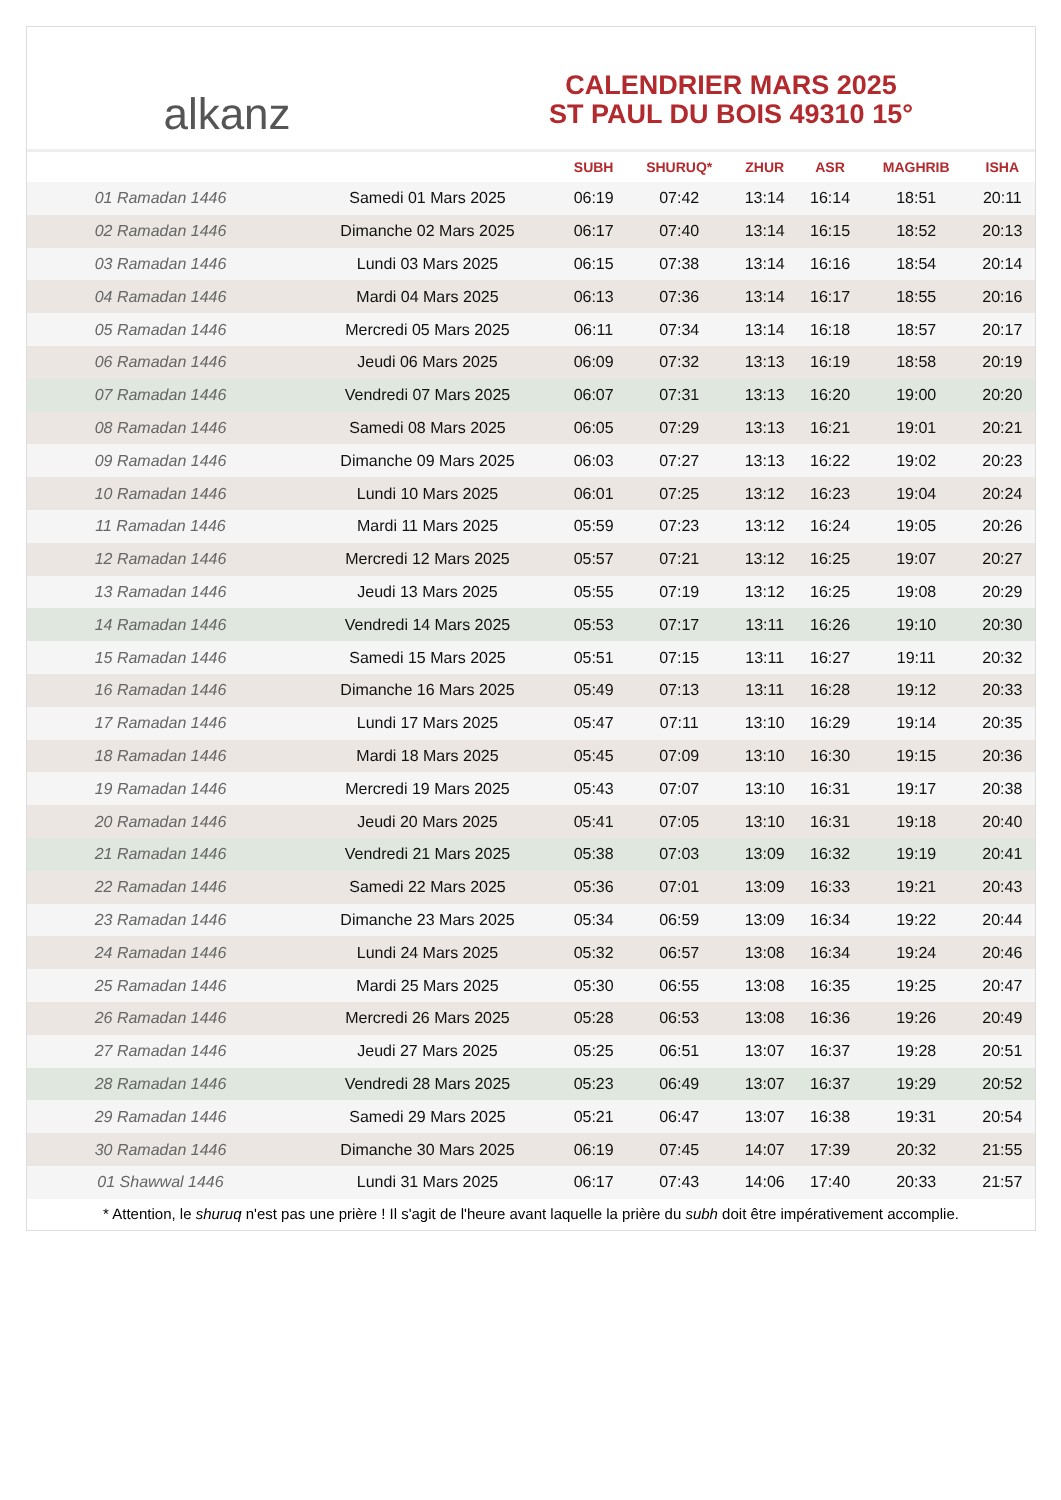alkanz
CALENDRIER MARS 2025
ST PAUL DU BOIS 49310 15°
| | | SUBH | SHURUQ* | ZHUR | ASR | MAGHRIB | ISHA |
| --- | --- | --- | --- | --- | --- | --- | --- |
| 01 Ramadan 1446 | Samedi 01 Mars 2025 | 06:19 | 07:42 | 13:14 | 16:14 | 18:51 | 20:11 |
| 02 Ramadan 1446 | Dimanche 02 Mars 2025 | 06:17 | 07:40 | 13:14 | 16:15 | 18:52 | 20:13 |
| 03 Ramadan 1446 | Lundi 03 Mars 2025 | 06:15 | 07:38 | 13:14 | 16:16 | 18:54 | 20:14 |
| 04 Ramadan 1446 | Mardi 04 Mars 2025 | 06:13 | 07:36 | 13:14 | 16:17 | 18:55 | 20:16 |
| 05 Ramadan 1446 | Mercredi 05 Mars 2025 | 06:11 | 07:34 | 13:14 | 16:18 | 18:57 | 20:17 |
| 06 Ramadan 1446 | Jeudi 06 Mars 2025 | 06:09 | 07:32 | 13:13 | 16:19 | 18:58 | 20:19 |
| 07 Ramadan 1446 | Vendredi 07 Mars 2025 | 06:07 | 07:31 | 13:13 | 16:20 | 19:00 | 20:20 |
| 08 Ramadan 1446 | Samedi 08 Mars 2025 | 06:05 | 07:29 | 13:13 | 16:21 | 19:01 | 20:21 |
| 09 Ramadan 1446 | Dimanche 09 Mars 2025 | 06:03 | 07:27 | 13:13 | 16:22 | 19:02 | 20:23 |
| 10 Ramadan 1446 | Lundi 10 Mars 2025 | 06:01 | 07:25 | 13:12 | 16:23 | 19:04 | 20:24 |
| 11 Ramadan 1446 | Mardi 11 Mars 2025 | 05:59 | 07:23 | 13:12 | 16:24 | 19:05 | 20:26 |
| 12 Ramadan 1446 | Mercredi 12 Mars 2025 | 05:57 | 07:21 | 13:12 | 16:25 | 19:07 | 20:27 |
| 13 Ramadan 1446 | Jeudi 13 Mars 2025 | 05:55 | 07:19 | 13:12 | 16:25 | 19:08 | 20:29 |
| 14 Ramadan 1446 | Vendredi 14 Mars 2025 | 05:53 | 07:17 | 13:11 | 16:26 | 19:10 | 20:30 |
| 15 Ramadan 1446 | Samedi 15 Mars 2025 | 05:51 | 07:15 | 13:11 | 16:27 | 19:11 | 20:32 |
| 16 Ramadan 1446 | Dimanche 16 Mars 2025 | 05:49 | 07:13 | 13:11 | 16:28 | 19:12 | 20:33 |
| 17 Ramadan 1446 | Lundi 17 Mars 2025 | 05:47 | 07:11 | 13:10 | 16:29 | 19:14 | 20:35 |
| 18 Ramadan 1446 | Mardi 18 Mars 2025 | 05:45 | 07:09 | 13:10 | 16:30 | 19:15 | 20:36 |
| 19 Ramadan 1446 | Mercredi 19 Mars 2025 | 05:43 | 07:07 | 13:10 | 16:31 | 19:17 | 20:38 |
| 20 Ramadan 1446 | Jeudi 20 Mars 2025 | 05:41 | 07:05 | 13:10 | 16:31 | 19:18 | 20:40 |
| 21 Ramadan 1446 | Vendredi 21 Mars 2025 | 05:38 | 07:03 | 13:09 | 16:32 | 19:19 | 20:41 |
| 22 Ramadan 1446 | Samedi 22 Mars 2025 | 05:36 | 07:01 | 13:09 | 16:33 | 19:21 | 20:43 |
| 23 Ramadan 1446 | Dimanche 23 Mars 2025 | 05:34 | 06:59 | 13:09 | 16:34 | 19:22 | 20:44 |
| 24 Ramadan 1446 | Lundi 24 Mars 2025 | 05:32 | 06:57 | 13:08 | 16:34 | 19:24 | 20:46 |
| 25 Ramadan 1446 | Mardi 25 Mars 2025 | 05:30 | 06:55 | 13:08 | 16:35 | 19:25 | 20:47 |
| 26 Ramadan 1446 | Mercredi 26 Mars 2025 | 05:28 | 06:53 | 13:08 | 16:36 | 19:26 | 20:49 |
| 27 Ramadan 1446 | Jeudi 27 Mars 2025 | 05:25 | 06:51 | 13:07 | 16:37 | 19:28 | 20:51 |
| 28 Ramadan 1446 | Vendredi 28 Mars 2025 | 05:23 | 06:49 | 13:07 | 16:37 | 19:29 | 20:52 |
| 29 Ramadan 1446 | Samedi 29 Mars 2025 | 05:21 | 06:47 | 13:07 | 16:38 | 19:31 | 20:54 |
| 30 Ramadan 1446 | Dimanche 30 Mars 2025 | 06:19 | 07:45 | 14:07 | 17:39 | 20:32 | 21:55 |
| 01 Shawwal 1446 | Lundi 31 Mars 2025 | 06:17 | 07:43 | 14:06 | 17:40 | 20:33 | 21:57 |
* Attention, le shuruq n'est pas une prière ! Il s'agit de l'heure avant laquelle la prière du subh doit être impérativement accomplie.